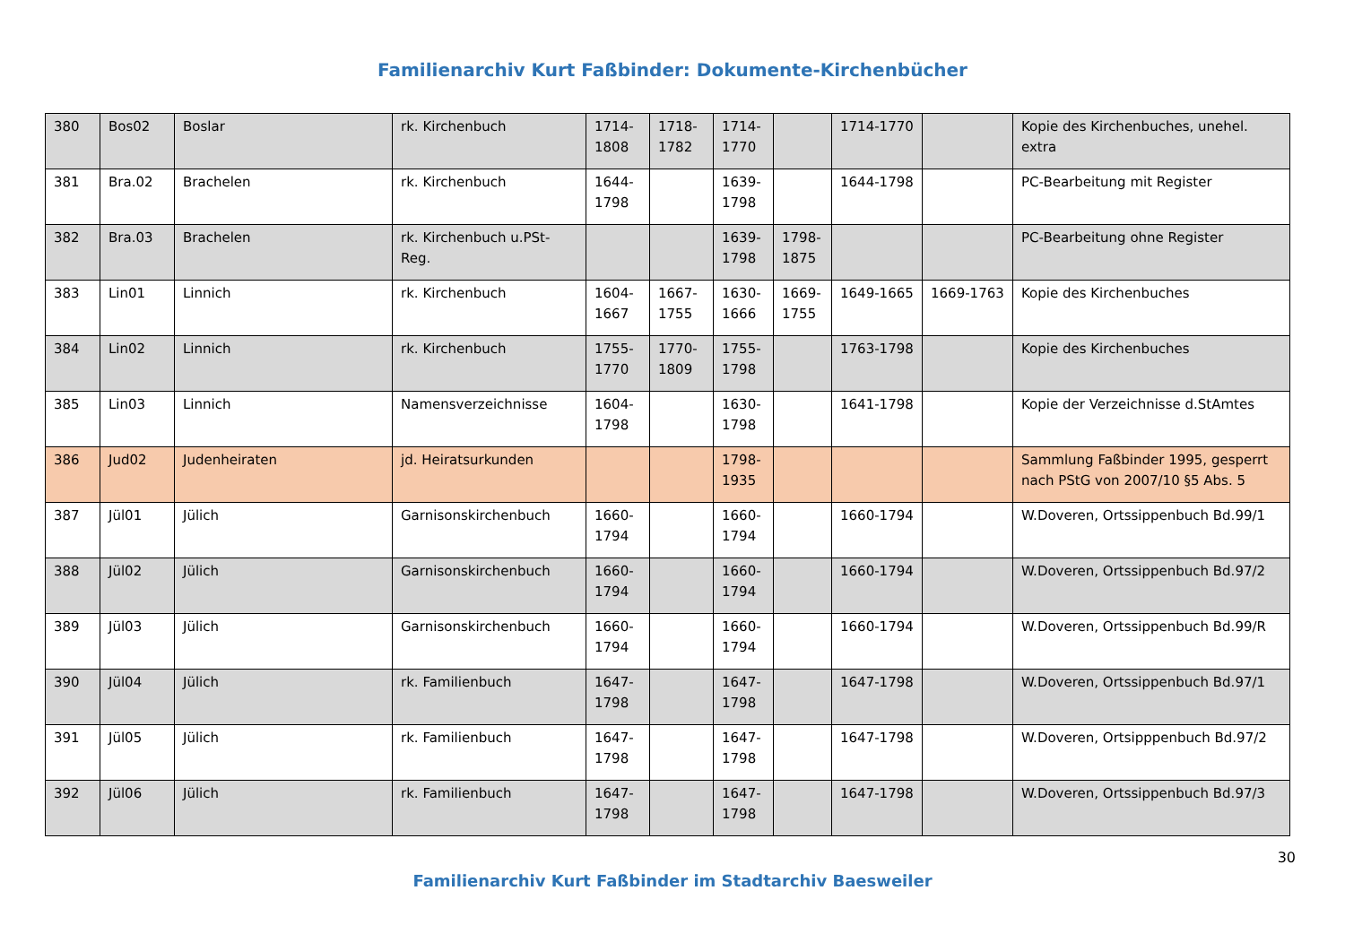Familienarchiv Kurt Faßbinder: Dokumente-Kirchenbücher
| 380 | Bos02 | Boslar | rk. Kirchenbuch | 1714-1808 | 1718-1782 | 1714-1770 | | 1714-1770 | | Kopie des Kirchenbuches, unehel. extra |
| 381 | Bra.02 | Brachelen | rk. Kirchenbuch | 1644-1798 | | 1639-1798 | | 1644-1798 | | PC-Bearbeitung mit Register |
| 382 | Bra.03 | Brachelen | rk. Kirchenbuch u.PSt-Reg. | | | 1639-1798 | 1798-1875 | | | PC-Bearbeitung ohne Register |
| 383 | Lin01 | Linnich | rk. Kirchenbuch | 1604-1667 | 1667-1755 | 1630-1666 | 1669-1755 | 1649-1665 | 1669-1763 | Kopie des Kirchenbuches |
| 384 | Lin02 | Linnich | rk. Kirchenbuch | 1755-1770 | 1770-1809 | 1755-1798 | | 1763-1798 | | Kopie des Kirchenbuches |
| 385 | Lin03 | Linnich | Namensverzeichnisse | 1604-1798 | | 1630-1798 | | 1641-1798 | | Kopie der Verzeichnisse d.StAmtes |
| 386 | Jud02 | Judenheiraten | jd. Heiratsurkunden | | | 1798-1935 | | | | Sammlung Faßbinder 1995, gesperrt nach PStG von 2007/10 §5 Abs. 5 |
| 387 | Jül01 | Jülich | Garnisonskirchenbuch | 1660-1794 | | 1660-1794 | | 1660-1794 | | W.Doveren, Ortssippenbuch Bd.99/1 |
| 388 | Jül02 | Jülich | Garnisonskirchenbuch | 1660-1794 | | 1660-1794 | | 1660-1794 | | W.Doveren, Ortssippenbuch Bd.97/2 |
| 389 | Jül03 | Jülich | Garnisonskirchenbuch | 1660-1794 | | 1660-1794 | | 1660-1794 | | W.Doveren, Ortssippenbuch Bd.99/R |
| 390 | Jül04 | Jülich | rk. Familienbuch | 1647-1798 | | 1647-1798 | | 1647-1798 | | W.Doveren, Ortssippenbuch Bd.97/1 |
| 391 | Jül05 | Jülich | rk. Familienbuch | 1647-1798 | | 1647-1798 | | 1647-1798 | | W.Doveren, Ortsipppenbuch Bd.97/2 |
| 392 | Jül06 | Jülich | rk. Familienbuch | 1647-1798 | | 1647-1798 | | 1647-1798 | | W.Doveren, Ortssippenbuch Bd.97/3 |
30
Familienarchiv Kurt Faßbinder im Stadtarchiv Baesweiler